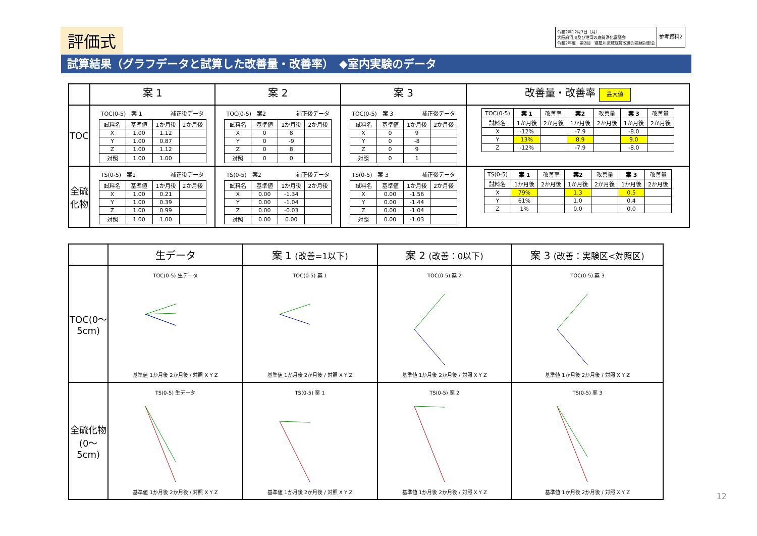評価式
令和2年12月7日（月）
大阪府河川及び港湾の底質浄化審議会
令和2年度　第2回　寝屋川流域底質改善対策検討部会
参考資料2
試算結果（グラフデータと試算した改善量・改善率）　◆室内実験のデータ
| | 案 1 | 案 2 | 案 3 | 改善量・改善率 最大値 |
| TOC | TOC(0-5) 案 1 補正後データ / 試料名 / 基準値 / 1か月後 / 2か月後 / / X / 1.00 / 1.12 / / / Y / 1.00 / 0.87 / / / Z / 1.00 / 1.12 / / / 対照 / 1.00 / 1.00 / / | TOC(0-5) 案2 補正後データ / 試料名 / 基準値 / 1か月後 / 2か月後 / / X / 0 / 8 / / / Y / 0 / -9 / / / Z / 0 / 8 / / / 対照 / 0 / 0 / / | TOC(0-5) 案 3 補正後データ / 試料名 / 基準値 / 1か月後 / 2か月後 / / X / 0 / 9 / / / Y / 0 / -8 / / / Z / 0 / 9 / / / 対照 / 0 / 1 / / | / TOC(0-5) / 案 1 / 改善率 / 案2 / 改善量 / 案 3 / 改善量 / / 試料名 / 1か月後 / 2か月後 / 1か月後 / 2か月後 / 1か月後 / 2か月後 / / X / -12% / / -7.9 / / -8.0 / / / Y / 13% / / 8.9 / / 9.0 / / / Z / -12% / / -7.9 / / -8.0 / / |
| 全硫化物 | TS(0-5) 案1 補正後データ / 試料名 / 基準値 / 1か月後 / 2か月後 / / X / 1.00 / 0.21 / / / Y / 1.00 / 0.39 / / / Z / 1.00 / 0.99 / / / 対照 / 1.00 / 1.00 / / | TS(0-5) 案2 補正後データ / 試料名 / 基準値 / 1か月後 / 2か月後 / / X / 0.00 / -1.34 / / / Y / 0.00 / -1.04 / / / Z / 0.00 / -0.03 / / / 対照 / 0.00 / 0.00 / / | TS(0-5) 案 3 補正後データ / 試料名 / 基準値 / 1か月後 / 2か月後 / / X / 0.00 / -1.56 / / / Y / 0.00 / -1.44 / / / Z / 0.00 / -1.04 / / / 対照 / 0.00 / -1.03 / / | / TS(0-5) / 案 1 / 改善率 / 案2 / 改善量 / 案 3 / 改善量 / / 試料名 / 1か月後 / 2か月後 / 1か月後 / 2か月後 / 1か月後 / 2か月後 / / X / 79% / / 1.3 / / 0.5 / / / Y / 61% / / 1.0 / / 0.4 / / / Z / 1% / / 0.0 / / 0.0 / / |
| | 生データ | 案 1 (改善=1以下) | 案 2 (改善：0以下) | 案 3 (改善：実験区<対照区) |
| TOC(0〜5cm) | TOC(0-5) 生データ 基準値 1か月後 2か月後 / 対照 X Y Z | TOC(0-5) 案 1 基準値 1か月後 2か月後 / 対照 X Y Z | TOC(0-5) 案 2 基準値 1か月後 2か月後 / 対照 X Y Z | TOC(0-5) 案 3 基準値 1か月後 2か月後 / 対照 X Y Z |
| 全硫化物(0〜5cm) | TS(0-5) 生データ 基準値 1か月後 2か月後 / 対照 X Y Z | TS(0-5) 案 1 基準値 1か月後 2か月後 / 対照 X Y Z | TS(0-5) 案 2 基準値 1か月後 2か月後 / 対照 X Y Z | TS(0-5) 案 3 基準値 1か月後 2か月後 / 対照 X Y Z |
12